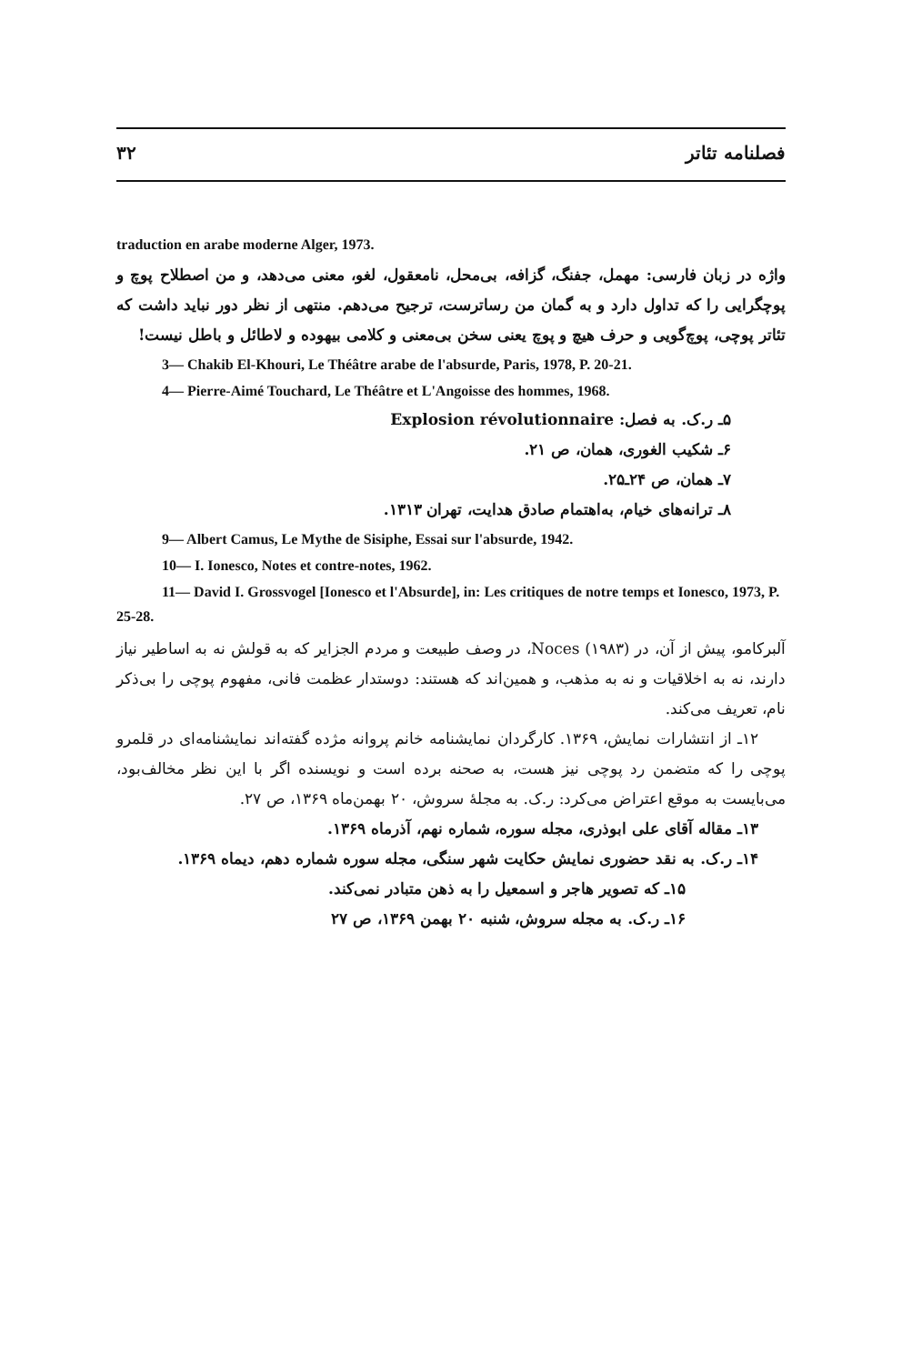۳۲ فصلنامه تئاتر
traduction en arabe moderne Alger, 1973.
واژه در زبان فارسی: مهمل، جفنگ، گزافه، بی‌محل، نامعقول، لغو، معنی می‌دهد، و من اصطلاح پوچ و پوچگرایی را که تداول دارد و به گمان من رساترست، ترجیح می‌دهم. منتهی از نظر دور نباید داشت که تئاتر پوچی، پوچ‌گویی و حرف هیچ و پوچ یعنی سخن بی‌معنی و کلامی بیهوده و لاطائل و باطل نیست!
3— Chakib El-Khouri, Le Théâtre arabe de l'absurde, Paris, 1978, P. 20-21.
4— Pierre-Aimé Touchard, Le Théâtre et L'Angoisse des hommes, 1968.
۵ـ ر.ک. به فصل: Explosion révolutionnaire
۶ـ شکیب الغوری، همان، ص ۲۱.
۷ـ همان، ص ۲۴ـ۲۵.
۸ـ ترانه‌های خیام، به‌اهتمام صادق هدایت، تهران ۱۳۱۳.
9— Albert Camus, Le Mythe de Sisiphe, Essai sur l'absurde, 1942.
10— I. Ionesco, Notes et contre-notes, 1962.
11— David I. Grossvogel [Ionesco et l'Absurde], in: Les critiques de notre temps et Ionesco, 1973, P. 25-28.
آلبرکامو، پیش از آن، در Noces (۱۹۸۳)، در وصف طبیعت و مردم الجزایر که به قولش نه به اساطیر نیاز دارند، نه به اخلاقیات و نه به مذهب، و همین‌اند که هستند: دوستدار عظمت فانی، مفهوم پوچی را بی‌ذکر نام، تعریف می‌کند.
۱۲ـ از انتشارات نمایش، ۱۳۶۹. کارگردان نمایشنامه خانم پروانه مژده گفته‌اند نمایشنامه‌ای در قلمرو پوچی را که متضمن رد پوچی نیز هست، به صحنه برده است و نویسنده اگر با این نظر مخالف‌بود، می‌بایست به موقع اعتراض می‌کرد: ر.ک. به مجلهٔ سروش، ۲۰ بهمن‌ماه ۱۳۶۹، ص ۲۷.
۱۳ـ مقاله آقای علی ابوذری، مجله سوره، شماره نهم، آذرماه ۱۳۶۹.
۱۴ـ ر.ک. به نقد حضوری نمایش حکایت شهر سنگی، مجله سوره شماره دهم، دیماه ۱۳۶۹.
۱۵ـ که تصویر هاجر و اسمعیل را به ذهن متبادر نمی‌کند.
۱۶ـ ر.ک. به مجله سروش، شنبه ۲۰ بهمن ۱۳۶۹، ص ۲۷